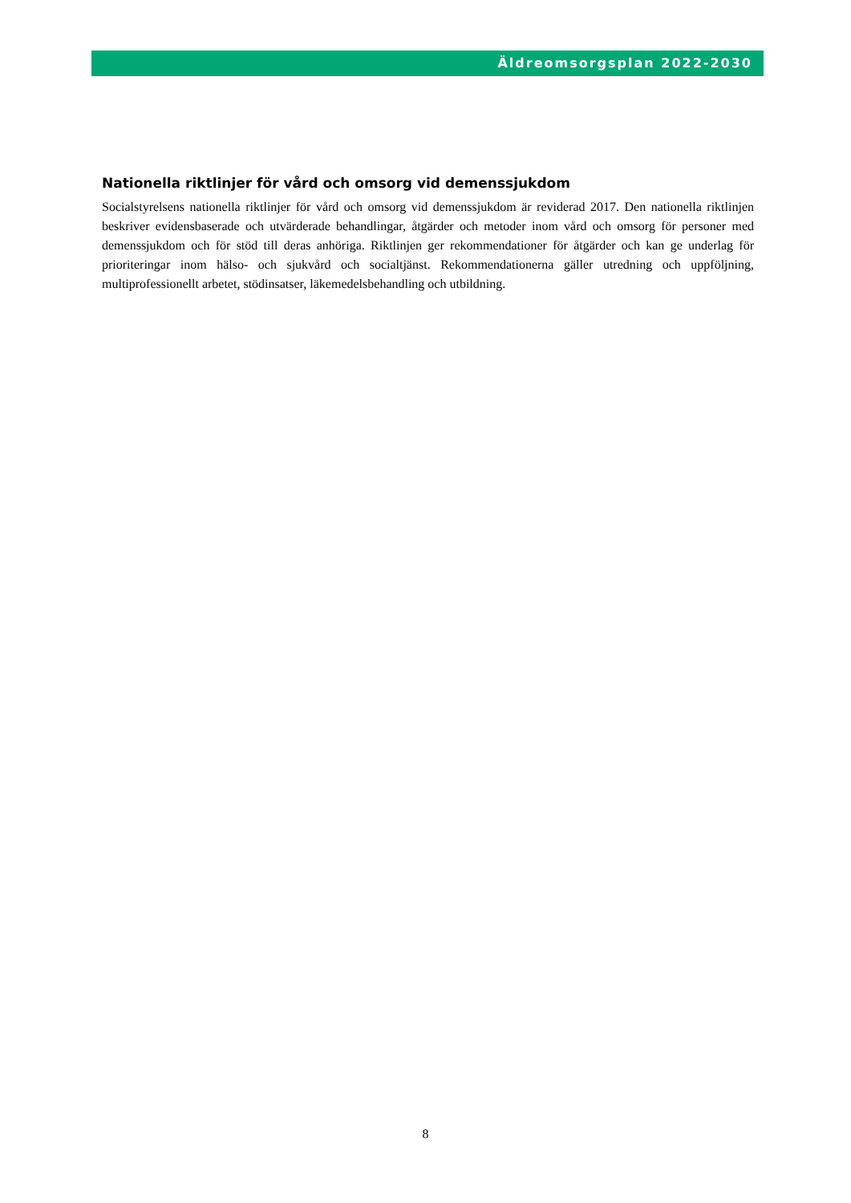Äldreomsorgsplan 2022-2030
Nationella riktlinjer för vård och omsorg vid demenssjukdom
Socialstyrelsens nationella riktlinjer för vård och omsorg vid demenssjukdom är reviderad 2017. Den nationella riktlinjen beskriver evidensbaserade och utvärderade behandlingar, åtgärder och metoder inom vård och omsorg för personer med demenssjukdom och för stöd till deras anhöriga. Riktlinjen ger rekommendationer för åtgärder och kan ge underlag för prioriteringar inom hälso- och sjukvård och socialtjänst. Rekommendationerna gäller utredning och uppföljning, multiprofessionellt arbetet, stödinsatser, läkemedelsbehandling och utbildning.
8